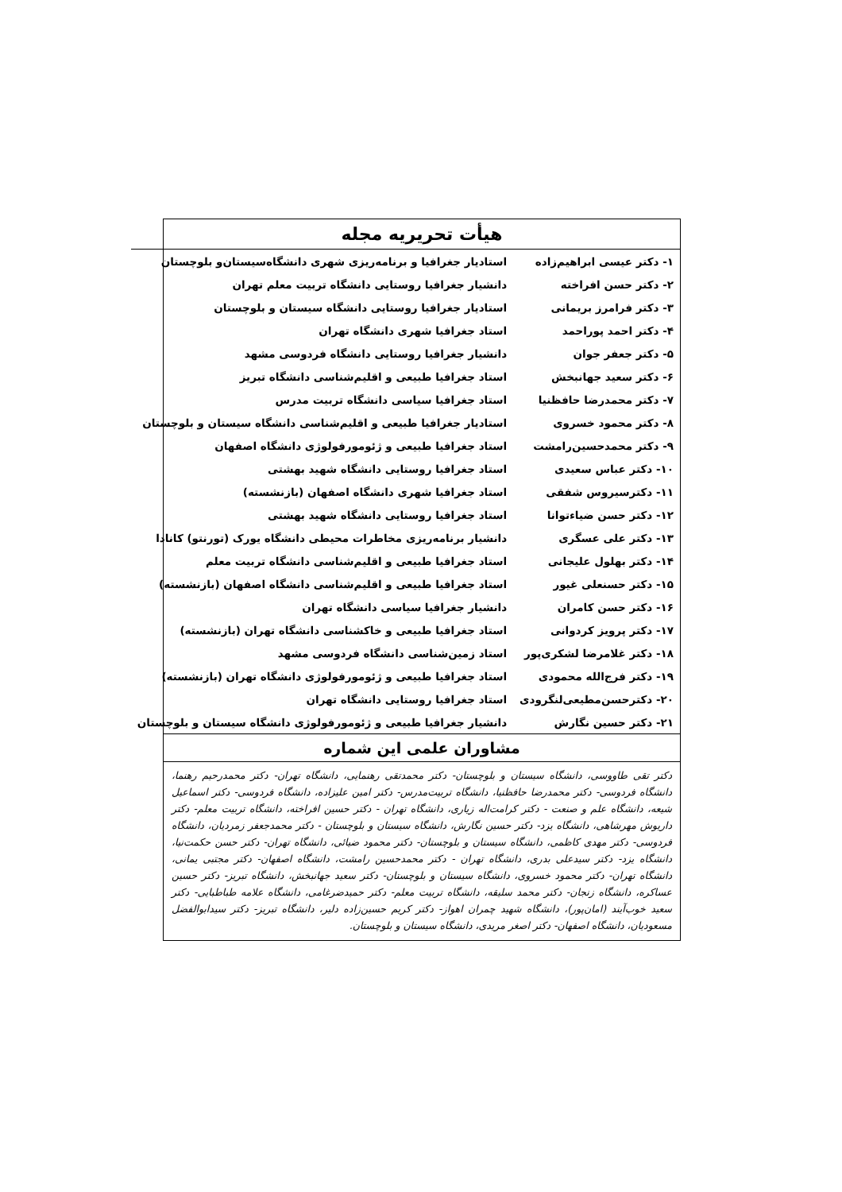هیأت تحریریه مجله
| ۱- دکتر عیسی ابراهیم‌زاده | استادیار جغرافیا و برنامه‌ریزی شهری دانشگاه‌سیستان‌و بلوچستان |
| ۲- دکتر حسن افراخته | دانشیار جغرافیا روستایی دانشگاه تربیت معلم تهران |
| ۳- دکتر فرامرز بریمانی | استادیار جغرافیا روستایی دانشگاه سیستان و بلوچستان |
| ۴- دکتر احمد پوراحمد | استاد جغرافیا شهری دانشگاه تهران |
| ۵- دکتر جعفر جوان | دانشیار جغرافیا روستایی دانشگاه فردوسی مشهد |
| ۶- دکتر سعید جهانبخش | استاد جغرافیا طبیعی و اقلیم‌شناسی دانشگاه تبریز |
| ۷- دکتر محمدرضا حافظنیا | استاد جغرافیا سیاسی دانشگاه تربیت مدرس |
| ۸- دکتر محمود خسروی | استادیار جغرافیا طبیعی و اقلیم‌شناسی دانشگاه سیستان و بلوچستان |
| ۹- دکتر محمدحسین‌رامشت | استاد جغرافیا طبیعی و ژئومورفولوژی دانشگاه اصفهان |
| ۱۰- دکتر عباس سعیدی | استاد جغرافیا روستایی دانشگاه شهید بهشتی |
| ۱۱- دکترسیروس شفقی | استاد جغرافیا شهری دانشگاه اصفهان (بازنشسته) |
| ۱۲- دکتر حسن ضیاءتوانا | استاد جغرافیا روستایی دانشگاه شهید بهشتی |
| ۱۳- دکتر علی عسگری | دانشیار برنامه‌ریزی مخاطرات محیطی دانشگاه یورک (تورنتو) کانادا |
| ۱۴- دکتر بهلول علیجانی | استاد جغرافیا طبیعی و اقلیم‌شناسی دانشگاه تربیت معلم |
| ۱۵- دکتر حسنعلی غیور | استاد جغرافیا طبیعی و اقلیم‌شناسی دانشگاه اصفهان (بازنشسته) |
| ۱۶- دکتر حسن کامران | دانشیار جغرافیا سیاسی دانشگاه تهران |
| ۱۷- دکتر پرویز کردوانی | استاد جغرافیا طبیعی و خاکشناسی دانشگاه تهران (بازنشسته) |
| ۱۸- دکتر غلامرضا لشکری‌پور | استاد زمین‌شناسی دانشگاه فردوسی مشهد |
| ۱۹- دکتر فرج‌الله محمودی | استاد جغرافیا طبیعی و ژئومورفولوژی دانشگاه تهران (بازنشسته) |
| ۲۰- دکترحسن‌مطیعی‌لنگرودی | استاد جغرافیا روستایی دانشگاه تهران |
| ۲۱- دکتر حسین نگارش | دانشیار جغرافیا طبیعی و ژئومورفولوژی دانشگاه سیستان و بلوچستان |
مشاوران علمی این شماره
دکتر تقی طاووسی، دانشگاه سیستان و بلوچستان- دکتر محمدتقی رهنمایی، دانشگاه تهران- دکتر محمدرحیم رهنما، دانشگاه فردوسی- دکتر محمدرضا حافظنیا، دانشگاه تربیت‌مدرس- دکتر امین علیزاده، دانشگاه فردوسی- دکتر اسماعیل شیعه، دانشگاه علم و صنعت - دکتر کرامت‌اله زیاری، دانشگاه تهران - دکتر حسین افراخته، دانشگاه تربیت معلم- دکتر داریوش مهرشاهی، دانشگاه یزد- دکتر حسین نگارش، دانشگاه سیستان و بلوچستان - دکتر محمدجعفر زمردیان، دانشگاه فردوسی- دکتر مهدی کاظمی، دانشگاه سیستان و بلوچستان- دکتر محمود ضیائی، دانشگاه تهران- دکتر حسن حکمت‌نیا، دانشگاه یزد- دکتر سیدعلی بدری، دانشگاه تهران - دکتر محمدحسین رامشت، دانشگاه اصفهان- دکتر مجتبی یمانی، دانشگاه تهران- دکتر محمود خسروی، دانشگاه سیستان و بلوچستان- دکتر سعید جهانبخش، دانشگاه تبریز- دکتر حسین عساکره، دانشگاه زنجان- دکتر محمد سلیقه، دانشگاه تربیت معلم- دکتر حمیدضرغامی، دانشگاه علامه طباطبایی- دکتر سعید خوب‌آیند (امان‌پور)، دانشگاه شهید چمران اهواز- دکتر کریم حسین‌زاده دلیر، دانشگاه تبریز- دکتر سیدابوالفضل مسعودیان، دانشگاه اصفهان- دکتر اصغر مریدی، دانشگاه سیستان و بلوچستان.